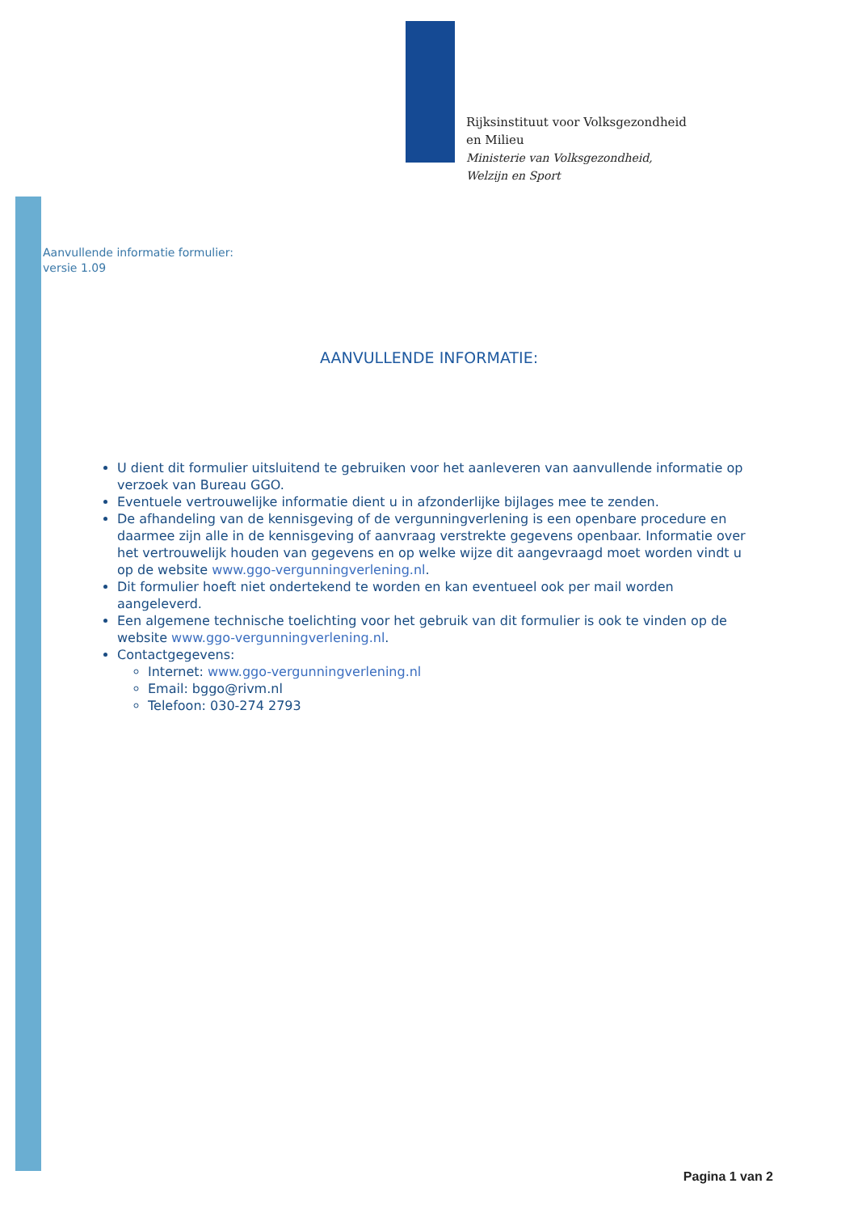Rijksinstituut voor Volksgezondheid
en Milieu
Ministerie van Volksgezondheid,
Welzijn en Sport
Aanvullende informatie formulier:
versie 1.09
AANVULLENDE INFORMATIE:
U dient dit formulier uitsluitend te gebruiken voor het aanleveren van aanvullende informatie op verzoek van Bureau GGO.
Eventuele vertrouwelijke informatie dient u in afzonderlijke bijlages mee te zenden.
De afhandeling van de kennisgeving of de vergunningverlening is een openbare procedure en daarmee zijn alle in de kennisgeving of aanvraag verstrekte gegevens openbaar. Informatie over het vertrouwelijk houden van gegevens en op welke wijze dit aangevraagd moet worden vindt u op de website www.ggo-vergunningverlening.nl.
Dit formulier hoeft niet ondertekend te worden en kan eventueel ook per mail worden aangeleverd.
Een algemene technische toelichting voor het gebruik van dit formulier is ook te vinden op de website www.ggo-vergunningverlening.nl.
Contactgegevens:
Internet: www.ggo-vergunningverlening.nl
Email: bggo@rivm.nl
Telefoon: 030-274 2793
Pagina 1 van 2